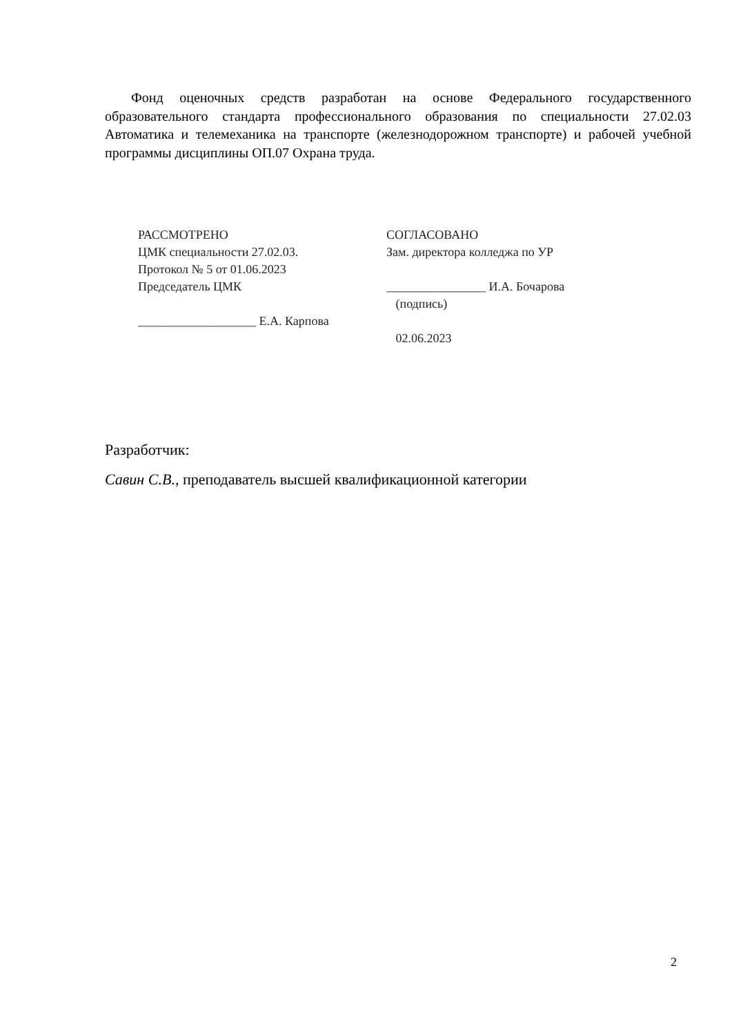Фонд оценочных средств разработан на основе Федерального государственного образовательного стандарта профессионального образования по специальности 27.02.03 Автоматика и телемеханика на транспорте (железнодорожном транспорте) и рабочей учебной программы дисциплины ОП.07 Охрана труда.
РАССМОТРЕНО
ЦМК специальности 27.02.03.
Протокол № 5 от 01.06.2023
Председатель ЦМК
___________________ Е.А. Карпова
СОГЛАСОВАНО
Зам. директора колледжа по УР
________________ И.А. Бочарова
(подпись)
02.06.2023
Разработчик:
Савин С.В., преподаватель высшей квалификационной категории
2